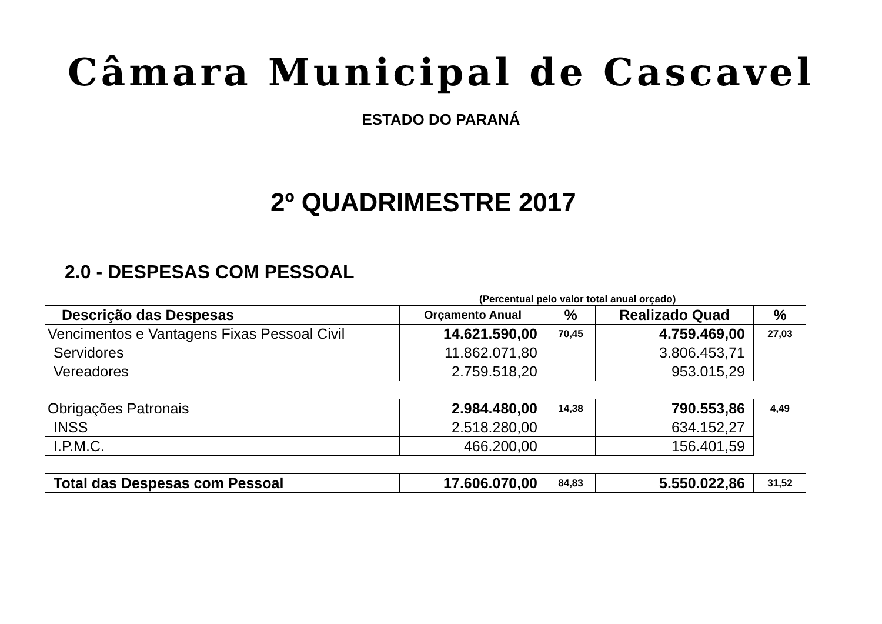Câmara Municipal de Cascavel
ESTADO DO PARANÁ
2º QUADRIMESTRE 2017
2.0 - DESPESAS COM PESSOAL
(Percentual pelo valor total anual orçado)
| Descrição das Despesas | Orçamento Anual | % | Realizado Quad | % |
| --- | --- | --- | --- | --- |
| Vencimentos e Vantagens Fixas Pessoal Civil | 14.621.590,00 | 70,45 | 4.759.469,00 | 27,03 |
| Servidores | 11.862.071,80 | | 3.806.453,71 | |
| Vereadores | 2.759.518,20 | | 953.015,29 | |
| Obrigações Patronais | 2.984.480,00 | 14,38 | 790.553,86 | 4,49 |
| INSS | 2.518.280,00 | | 634.152,27 | |
| I.P.M.C. | 466.200,00 | | 156.401,59 | |
| Total das Despesas com Pessoal | 17.606.070,00 | 84,83 | 5.550.022,86 | 31,52 |